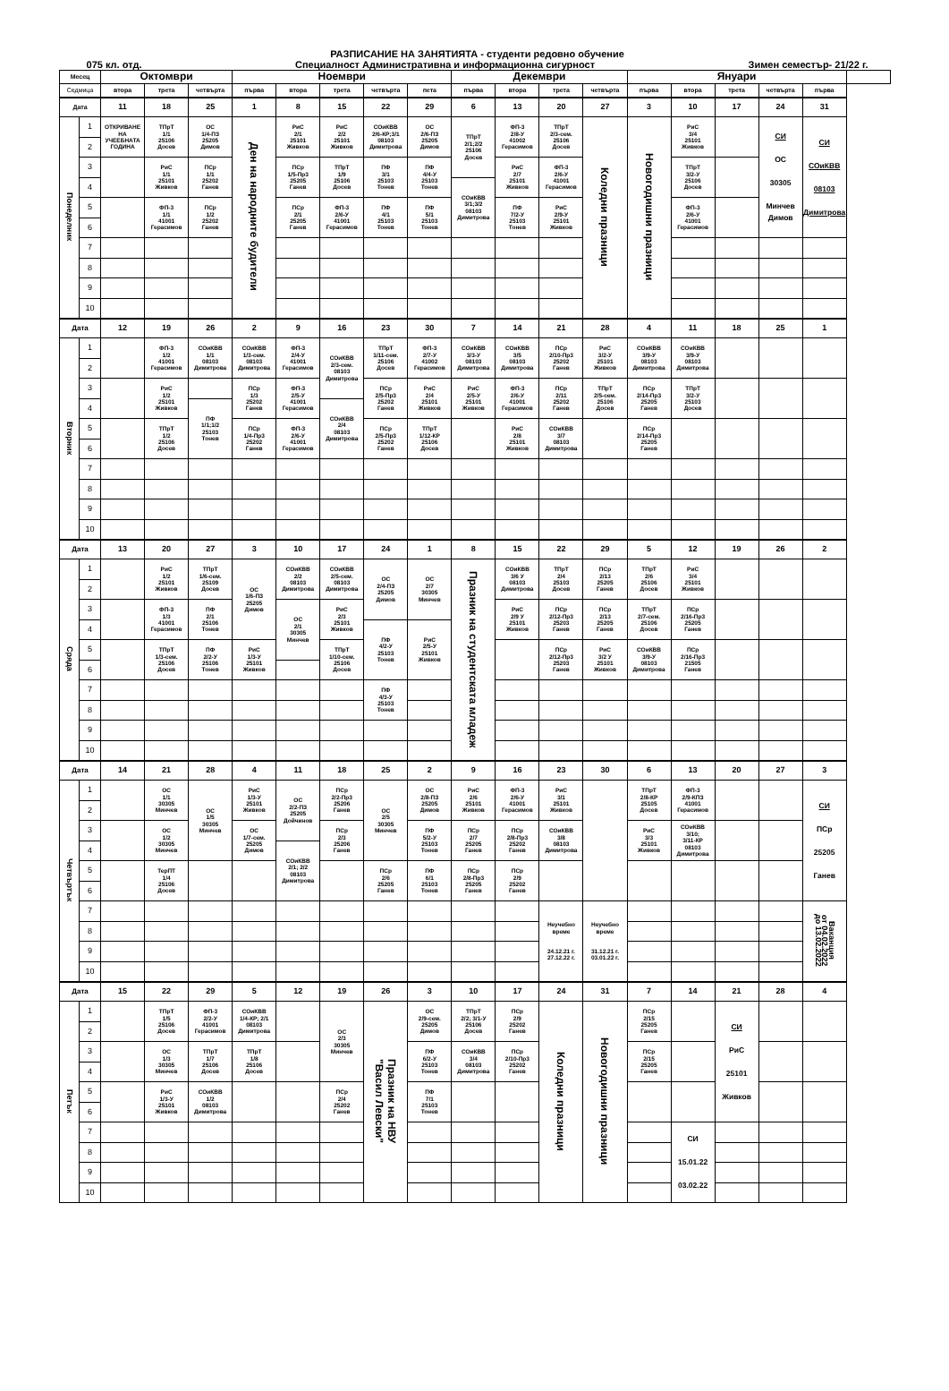РАЗПИСАНИЕ НА ЗАНЯТИЯТА - студенти редовно обучение
075 кл. отд. Специалност Административна и информационна сигурност Зимен семестър- 21/22 г.
| Месец | | Октомври | | | Ноември | | | | | Декември | | | | Януари | | | | | |
| --- | --- | --- | --- | --- | --- | --- | --- | --- | --- | --- | --- | --- | --- | --- | --- | --- | --- | --- | --- |
| Седмица | | втора | трета | четвърта | първа | втора | трета | четвърта | пета | първа | втора | трета | четвърта | първа | втора | трета | четвърта | първа | |
| Дата | | 11 | 18 | 25 | 1 | 8 | 15 | 22 | 29 | 6 | 13 | 20 | 27 | 3 | 10 | 17 | 24 | 31 | |
| Понеделник | 1 | ОТКРИВАНЕ НА УЧЕЕБНАТА ГОДИНА | ТПрТ 1/1 25106 Досев | ОС 1/4-ПЗ 25205 Димов | Ден на народните будители | РиС 2/1 25101 Живков | РиС 2/2 25101 Живков | СОиКВВ 2/6-КР;3/1 08103 Димитрова | ОС 2/6-ПЗ 25205 Димов | ТПрТ 2/1;2/2 25106 Досев | ФП-3 2/8-У 41002 Герасимов | ТПрТ 2/3-сем. 25106 Досев | Коледни празници | Новогодишни празници | РиС 3/4 25101 Живков | | СИ ОС 30305 Минчев Димов | СИ СОиКВВ 08103 Димитрова | |
| | 2 | | | | | | | | | | | | | | | | | | |
| | 3 | | РиС 1/1 25101 Живков | ПСр 1/1 25202 Ганев | | ПСр 1/5-Пр3 25205 Ганев | ТПрТ 1/9 25106 Досев | ПФ 3/1 25103 Тонев | ПФ 4/4-У 25103 Тонев | | РиС 2/7 25101 Живков | ФП-3 2/6-У 41001 Герасимов | | | ТПрТ 3/2-У 25106 Досев | | | | |
| | 4 | | | | | | | | | СОиКВВ 3/1;3/2 08103 Димитрова | | | | | | | | | |
| | 5 | | ФП-3 1/1 41001 Герасимов | ПСр 1/2 25202 Ганев | | ПСр 2/1 25205 Ганев | ФП-3 2/6-У 41001 Герасимов | ПФ 4/1 25103 Тонев | ПФ 5/1 25103 Тонев | | ПФ 7/2-У 25103 Тонев | РиС 2/9-У 25101 Живков | | | ФП-3 2/6-У 41001 Герасимов | | | | |
| | 6 | | | | | | | | | | | | | | | | | | |
| | 7 | | | | | | | | | | | | | | | | | | |
| | 8 | | | | | | | | | | | | | | | | | | |
| | 9 | | | | | | | | | | | | | | | | | | |
| | 10 | | | | | | | | | | | | | | | | | | |
| Дата | | 12 | 19 | 26 | 2 | 9 | 16 | 23 | 30 | 7 | 14 | 21 | 28 | 4 | 11 | 18 | 25 | 1 | |
| Вторник | 1 | | ФП-3 1/2 41001 Герасимов | СОиКВВ 1/1 08103 Димитрова | СОиКВВ 1/3-сем. 08103 Димитрова | ФП-3 2/4-У 41001 Герасимов | СОиКВВ 2/3-сем. 08103 Димитрова | ТПрТ 1/11-сем. 25106 Досев | ФП-3 2/7-У 41002 Герасимов | СОиКВВ 3/3-У 08103 Димитрова | СОиКВВ 3/5 08103 Димитрова | ПСр 2/10-Пр3 25202 Ганев | РиС 3/2-У 25101 Живков | СОиКВВ 3/9-У 08103 Димитрова | СОиКВВ 3/9-У 08103 Димитрова | | | | |
| | 2 | | | | | | | | | | | | | | | | | | |
| | 3 | | РиС 1/2 25101 Живков | | ПСр 1/3 25202 Ганев | ФП-3 2/5-У 41001 Герасимов | | ПСр 2/5-Пр3 25202 Ганев | РиС 2/4 25101 Живков | РиС 2/5-У 25101 Живков | ФП-3 2/6-У 41001 Герасимов | ПСр 2/11 25202 Ганев | ТПрТ 2/5-сем. 25106 Досев | ПСр 2/14-Пр3 25205 Ганев | ТПрТ 3/2-У 25103 Досев | | | | |
| | 4 | | | ПФ 1/1;1/2 25103 Тонев | | | СОиКВВ 2/4 08103 Димитрова | | | | | | | | | | | | |
| | 5 | | ТПрТ 1/2 25106 Досев | | ПСр 1/4-Пр3 25202 Ганев | ФП-3 2/6-У 41001 Герасимов | | ПСр 2/5-Пр3 25202 Ганев | ТПрТ 1/12-КР 25106 Досев | | РиС 2/8 25101 Живков | СОиКВВ 3/7 08103 Димитрова | | ПСр 2/14-Пр3 25205 Ганев | | | | | |
| | 6 | | | | | | | | | | | | | | | | | | |
| | 7 | | | | | | | | | | | | | | | | | | |
| | 8 | | | | | | | | | | | | | | | | | | |
| | 9 | | | | | | | | | | | | | | | | | | |
| | 10 | | | | | | | | | | | | | | | | | | |
| Дата | | 13 | 20 | 27 | 3 | 10 | 17 | 24 | 1 | 8 | 15 | 22 | 29 | 5 | 12 | 19 | 26 | 2 | |
| Сряда | 1 | | РиС 1/2 25101 Живков | ТПрТ 1/6-сем. 25109 Досев | ОС 1/6-ПЗ 25205 Димов | СОиКВВ 2/2 08103 Димитрова | СОиКВВ 2/5-сем. 08103 Димитрова | ОС 2/4-ПЗ 25205 Димов | ОС 2/7 30305 Минчев | Празник на студентската младеж | СОиКВВ 3/6 У 08103 Димитрова | ТПрТ 2/4 25103 Досев | ПСр 2/13 25205 Ганев | ТПрТ 2/6 25106 Досев | РиС 3/4 25101 Живков | | | | |
| | 2 | | | | | | | | | | | | | | | | | | |
| | 3 | | ФП-3 1/3 41001 Герасимов | ПФ 2/1 25106 Тонев | | ОС 2/1 30305 Минчев | РиС 2/3 25101 Живков | | | | РиС 2/9 У 25101 Живков | ПСр 2/12-Пр3 25203 Ганев | ПСр 2/13 25205 Ганев | ТПрТ 2/7-сем. 25106 Досев | ПСр 2/16-Пр3 25205 Ганев | | | | |
| | 4 | | | | | | | ПФ 4/2-У 25103 Тонев | РиС 2/5-У 25101 Живков | | | | | | | | | | |
| | 5 | | ТПрТ 1/3-сем. 25106 Досев | ПФ 2/2-У 25106 Тонев | РиС 1/3-У 25101 Живков | | ТПрТ 1/10-сем. 25106 Досев | | | | | ПСр 2/12-Пр3 25203 Ганев | РиС 3/2 У 25101 Живков | СОиКВВ 3/9-У 08103 Димитрова | ПСр 2/16-Пр3 21505 Ганев | | | | |
| | 6 | | | | | | | | | | | | | | | | | | |
| | 7 | | | | | | | ПФ 4/3-У 25103 Тонев | | | | | | | | | | | |
| | 8 | | | | | | | | | | | | | | | | | | |
| | 9 | | | | | | | | | | | | | | | | | | |
| | 10 | | | | | | | | | | | | | | | | | | |
| Дата | | 14 | 21 | 28 | 4 | 11 | 18 | 25 | 2 | 9 | 16 | 23 | 30 | 6 | 13 | 20 | 27 | 3 | |
| Четвъртък | 1 | | ОС 1/1 30305 Минчев | ОС 1/5 30305 Минчев | РиС 1/3-У 25101 Живков | ОС 2/2-ПЗ 25205 Дойчинов | ПСр 2/2-Пр3 25206 Ганев | ОС 2/5 30305 Минчев | ОС 2/8-ПЗ 25205 Димов | РиС 2/6 25101 Живков | ФП-3 2/6-У 41001 Герасимов | РиС 3/1 25101 Живков | | ТПрТ 2/8-КР 25105 Досев | ФП-3 2/9-КПЗ 41001 Герасимов | | | СИ ПСр 25205 Ганев | |
| | 2 | | | | | | | | | | | | | | | | | | |
| | 3 | | ОС 1/2 30305 Минчев | | ОС 1/7-сем. 25205 Димов | | ПСр 2/3 25206 Ганев | | ПФ 5/2-У 25103 Тонев | ПСр 2/7 25205 Ганев | ПСр 2/8-Пр3 25202 Ганев | СОиКВВ 3/8 08103 Димитрова | | РиС 3/3 25101 Живков | СОиКВВ 3/10; 3/11-КР 08103 Димитрова | | | | |
| | 4 | | | | | СОиКВВ 2/1; 2/2 08103 Димитрова | | | | | | | | | | | | | |
| | 5 | | ТерПТ 1/4 25106 Досев | | | | | ПСр 2/6 25205 Ганев | ПФ 6/1 25103 Тонев | ПСр 2/8-Пр3 25205 Ганев | ПСр 2/9 25202 Ганев | | | | | | | | |
| | 6 | | | | | | | | | | | | | | | | | | |
| | 7 | | | | | | | | | | | Неучебно време 24.12.21 г. 27.12.22 г. | Неучебно време 31.12.21 г. 03.01.22 г. | | | | | Ваканция от 04.02.2022 до 13.02.2022 | |
| | 8 | | | | | | | | | | | | | | | | | | |
| | 9 | | | | | | | | | | | | | | | | | | |
| | 10 | | | | | | | | | | | | | | | | | | |
| Дата | | 15 | 22 | 29 | 5 | 12 | 19 | 26 | 3 | 10 | 17 | 24 | 31 | 7 | 14 | 21 | 28 | 4 | |
| Петък | 1 | | ТПрТ 1/5 25106 Досев | ФП-3 2/2-У 41001 Герасимов | СОиКВВ 1/4-КР; 2/1 08103 Димитрова | | ОС 2/3 30305 Минчев | Празник на НВУ "Васил Левски" | ОС 2/9-сем. 25205 Димов | ТПрТ 2/2; 3/1-У 25106 Досев | ПСр 2/9 25202 Ганев | Коледни празници | Новогодишни празници | ПСр 2/15 25205 Ганев | | СИ РиС 25101 Живков | | | |
| | 2 | | | | | | | | | | | | | | | | | | |
| | 3 | | ОС 1/3 30305 Минчев | ТПрТ 1/7 25106 Досев | ТПрТ 1/8 25106 Досев | | | | ПФ 6/2-У 25103 Тонев | СОиКВВ 3/4 08103 Димитрова | ПСр 2/10-Пр3 25202 Ганев | | | ПСр 2/15 25205 Ганев | | | | | |
| | 4 | | | | | | | | | | | | | | | | | | |
| | 5 | | РиС 1/3-У 25101 Живков | СОиКВВ 1/2 08103 Димитрова | | | ПСр 2/4 25202 Ганев | | ПФ 7/1 25103 Тонев | | | | | | | | | | |
| | 6 | | | | | | | | | | | | | | | | | | |
| | 7 | | | | | | | | | | | | | | СИ 15.01.22 03.02.22 | | | | |
| | 8 | | | | | | | | | | | | | | | | | | |
| | 9 | | | | | | | | | | | | | | | | | | |
| | 10 | | | | | | | | | | | | | | | | | | |